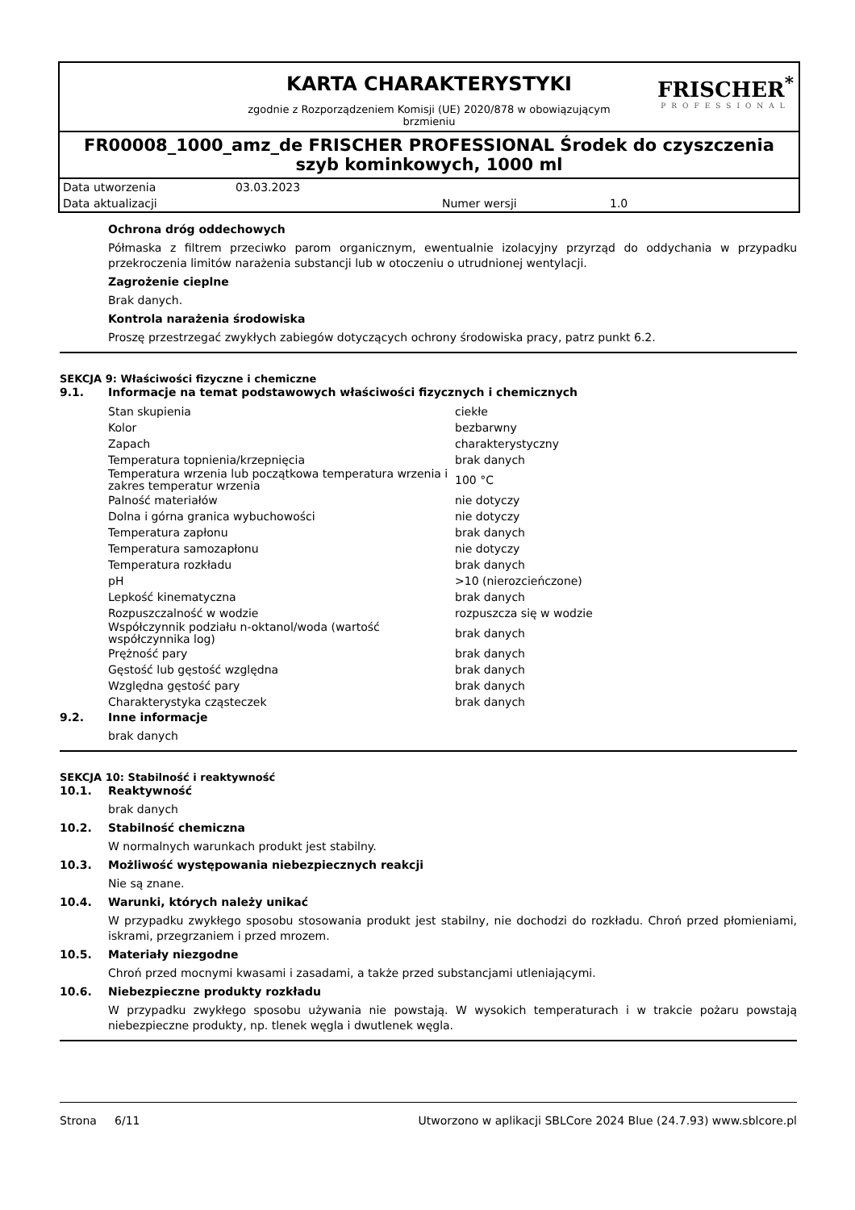KARTA CHARAKTERYSTYKI
zgodnie z Rozporządzeniem Komisji (UE) 2020/878 w obowiązującym
brzmieniu
FRISCHER<sup>*</sup>
PROFESSIONAL
FR00008_1000_amz_de FRISCHER PROFESSIONAL Środek do czyszczenia szyb kominkowych, 1000 ml
| Data utworzenia | 03.03.2023 | | |
| Data aktualizacji | | Numer wersji | 1.0 |
Ochrona dróg oddechowych
Półmaska z filtrem przeciwko parom organicznym, ewentualnie izolacyjny przyrząd do oddychania w przypadku przekroczenia limitów narażenia substancji lub w otoczeniu o utrudnionej wentylacji.
Zagrożenie cieplne
Brak danych.
Kontrola narażenia środowiska
Proszę przestrzegać zwykłych zabiegów dotyczących ochrony środowiska pracy, patrz punkt 6.2.
SEKCJA 9: Właściwości fizyczne i chemiczne
9.1. Informacje na temat podstawowych właściwości fizycznych i chemicznych
| Stan skupienia | ciekłe |
| Kolor | bezbarwny |
| Zapach | charakterystyczny |
| Temperatura topnienia/krzepnięcia | brak danych |
| Temperatura wrzenia lub początkowa temperatura wrzenia i zakres temperatur wrzenia | 100 °C |
| Palność materiałów | nie dotyczy |
| Dolna i górna granica wybuchowości | nie dotyczy |
| Temperatura zapłonu | brak danych |
| Temperatura samozapłonu | nie dotyczy |
| Temperatura rozkładu | brak danych |
| pH | >10 (nierozcieńczone) |
| Lepkość kinematyczna | brak danych |
| Rozpuszczalność w wodzie | rozpuszcza się w wodzie |
| Współczynnik podziału n-oktanol/woda (wartość współczynnika log) | brak danych |
| Prężność pary | brak danych |
| Gęstość lub gęstość względna | brak danych |
| Względna gęstość pary | brak danych |
| Charakterystyka cząsteczek | brak danych |
9.2. Inne informacje
brak danych
SEKCJA 10: Stabilność i reaktywność
10.1. Reaktywność
brak danych
10.2. Stabilność chemiczna
W normalnych warunkach produkt jest stabilny.
10.3. Możliwość występowania niebezpiecznych reakcji
Nie są znane.
10.4. Warunki, których należy unikać
W przypadku zwykłego sposobu stosowania produkt jest stabilny, nie dochodzi do rozkładu. Chroń przed płomieniami, iskrami, przegrzaniem i przed mrozem.
10.5. Materiały niezgodne
Chroń przed mocnymi kwasami i zasadami, a także przed substancjami utleniającymi.
10.6. Niebezpieczne produkty rozkładu
W przypadku zwykłego sposobu używania nie powstają. W wysokich temperaturach i w trakcie pożaru powstają niebezpieczne produkty, np. tlenek węgla i dwutlenek węgla.
Strona 6/11 Utworzono w aplikacji SBLCore 2024 Blue (24.7.93) www.sblcore.pl